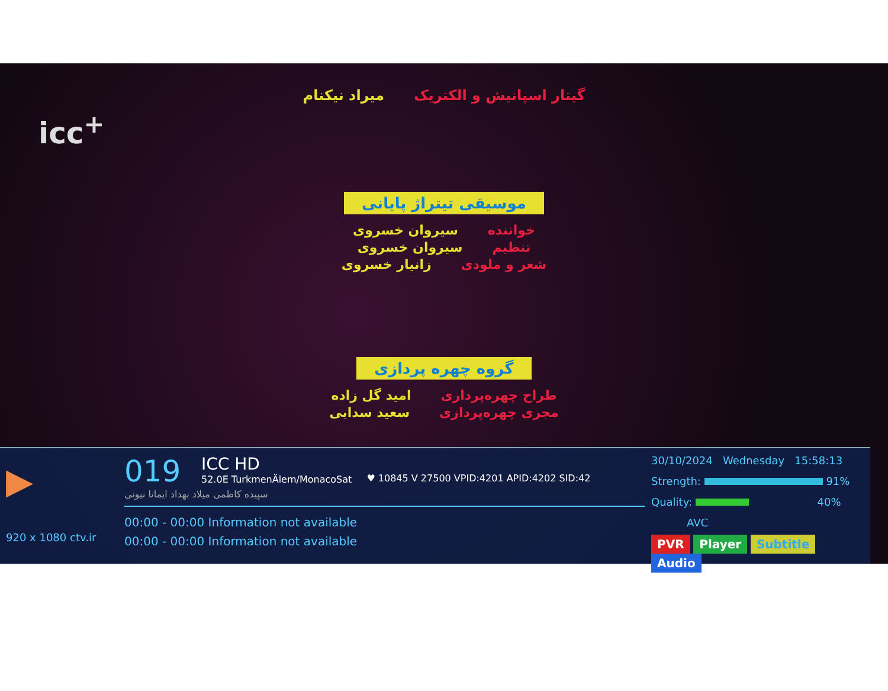میراد نیکنام گیتار اسپانیش و الکتریک
icc<sup>+</sup>
موسیقی تیتراژ پایانی
سیروان خسروی خواننده
سیروان خسروی تنظیم
زانیار خسروی شعر و ملودی
گروه چهره پردازی
امید گل زاده طراح چهره‌پردازی
سعید سدابی مجری چهره‌پردازی
▶
920 x 1080 ctv.ir
019 ICC HD 52.0E TurkmenÄlem/MonacoSat ♥ 10845 V 27500 VPID:4201 APID:4202 SID:42
سپیده کاظمی میلاد بهداد ایمانا نیونی
00:00 - 00:00 Information not available
00:00 - 00:00 Information not available
30/10/2024 Wednesday 15:58:13
Strength: 91%
Quality: 40%
AVC
PVR Player Subtitle Audio